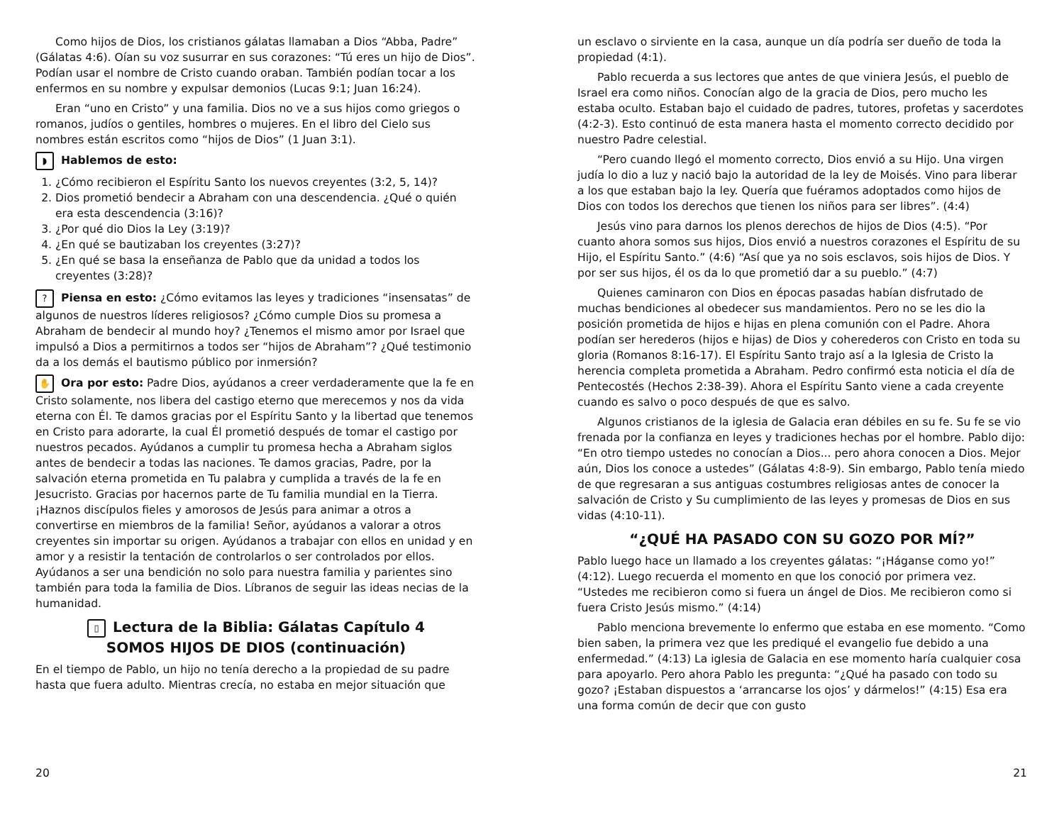Como hijos de Dios, los cristianos gálatas llamaban a Dios “Abba, Padre” (Gálatas 4:6). Oían su voz susurrar en sus corazones: “Tú eres un hijo de Dios”. Podían usar el nombre de Cristo cuando oraban. También podían tocar a los enfermos en su nombre y expulsar demonios (Lucas 9:1; Juan 16:24).
Eran “uno en Cristo” y una familia. Dios no ve a sus hijos como griegos o romanos, judíos o gentiles, hombres o mujeres. En el libro del Cielo sus nombres están escritos como “hijos de Dios” (1 Juan 3:1).
◗ Hablemos de esto:
1. ¿Cómo recibieron el Espíritu Santo los nuevos creyentes (3:2, 5, 14)?
2. Dios prometió bendecir a Abraham con una descendencia. ¿Qué o quién era esta descendencia (3:16)?
3. ¿Por qué dio Dios la Ley (3:19)?
4. ¿En qué se bautizaban los creyentes (3:27)?
5. ¿En qué se basa la enseñanza de Pablo que da unidad a todos los creyentes (3:28)?
? Piensa en esto: ¿Cómo evitamos las leyes y tradiciones “insensatas” de algunos de nuestros líderes religiosos? ¿Cómo cumple Dios su promesa a Abraham de bendecir al mundo hoy? ¿Tenemos el mismo amor por Israel que impulsó a Dios a permitirnos a todos ser “hijos de Abraham”? ¿Qué testimonio da a los demás el bautismo público por inmersión?
✋ Ora por esto: Padre Dios, ayúdanos a creer verdaderamente que la fe en Cristo solamente, nos libera del castigo eterno que merecemos y nos da vida eterna con Él. Te damos gracias por el Espíritu Santo y la libertad que tenemos en Cristo para adorarte, la cual Él prometió después de tomar el castigo por nuestros pecados. Ayúdanos a cumplir tu promesa hecha a Abraham siglos antes de bendecir a todas las naciones. Te damos gracias, Padre, por la salvación eterna prometida en Tu palabra y cumplida a través de la fe en Jesucristo. Gracias por hacernos parte de Tu familia mundial en la Tierra. ¡Haznos discípulos fieles y amorosos de Jesús para animar a otros a convertirse en miembros de la familia! Señor, ayúdanos a valorar a otros creyentes sin importar su origen. Ayúdanos a trabajar con ellos en unidad y en amor y a resistir la tentación de controlarlos o ser controlados por ellos. Ayúdanos a ser una bendición no solo para nuestra familia y parientes sino también para toda la familia de Dios. Líbranos de seguir las ideas necias de la humanidad.
▯ Lectura de la Biblia: Gálatas Capítulo 4
SOMOS HIJOS DE DIOS (continuación)
En el tiempo de Pablo, un hijo no tenía derecho a la propiedad de su padre hasta que fuera adulto. Mientras crecía, no estaba en mejor situación que
20
un esclavo o sirviente en la casa, aunque un día podría ser dueño de toda la propiedad (4:1).
Pablo recuerda a sus lectores que antes de que viniera Jesús, el pueblo de Israel era como niños. Conocían algo de la gracia de Dios, pero mucho les estaba oculto. Estaban bajo el cuidado de padres, tutores, profetas y sacerdotes (4:2-3). Esto continuó de esta manera hasta el momento correcto decidido por nuestro Padre celestial.
“Pero cuando llegó el momento correcto, Dios envió a su Hijo. Una virgen judía lo dio a luz y nació bajo la autoridad de la ley de Moisés. Vino para liberar a los que estaban bajo la ley. Quería que fuéramos adoptados como hijos de Dios con todos los derechos que tienen los niños para ser libres”. (4:4)
Jesús vino para darnos los plenos derechos de hijos de Dios (4:5). “Por cuanto ahora somos sus hijos, Dios envió a nuestros corazones el Espíritu de su Hijo, el Espíritu Santo.” (4:6) “Así que ya no sois esclavos, sois hijos de Dios. Y por ser sus hijos, él os da lo que prometió dar a su pueblo.” (4:7)
Quienes caminaron con Dios en épocas pasadas habían disfrutado de muchas bendiciones al obedecer sus mandamientos. Pero no se les dio la posición prometida de hijos e hijas en plena comunión con el Padre. Ahora podían ser herederos (hijos e hijas) de Dios y coherederos con Cristo en toda su gloria (Romanos 8:16-17). El Espíritu Santo trajo así a la Iglesia de Cristo la herencia completa prometida a Abraham. Pedro confirmó esta noticia el día de Pentecostés (Hechos 2:38-39). Ahora el Espíritu Santo viene a cada creyente cuando es salvo o poco después de que es salvo.
Algunos cristianos de la iglesia de Galacia eran débiles en su fe. Su fe se vio frenada por la confianza en leyes y tradiciones hechas por el hombre. Pablo dijo: “En otro tiempo ustedes no conocían a Dios... pero ahora conocen a Dios. Mejor aún, Dios los conoce a ustedes” (Gálatas 4:8-9). Sin embargo, Pablo tenía miedo de que regresaran a sus antiguas costumbres religiosas antes de conocer la salvación de Cristo y Su cumplimiento de las leyes y promesas de Dios en sus vidas (4:10-11).
“¿QUÉ HA PASADO CON SU GOZO POR MÍ?”
Pablo luego hace un llamado a los creyentes gálatas: “¡Háganse como yo!” (4:12). Luego recuerda el momento en que los conoció por primera vez. “Ustedes me recibieron como si fuera un ángel de Dios. Me recibieron como si fuera Cristo Jesús mismo.” (4:14)
Pablo menciona brevemente lo enfermo que estaba en ese momento. “Como bien saben, la primera vez que les prediqué el evangelio fue debido a una enfermedad.” (4:13) La iglesia de Galacia en ese momento haría cualquier cosa para apoyarlo. Pero ahora Pablo les pregunta: “¿Qué ha pasado con todo su gozo? ¡Estaban dispuestos a ‘arrancarse los ojos’ y dármelos!” (4:15) Esa era una forma común de decir que con gusto
21